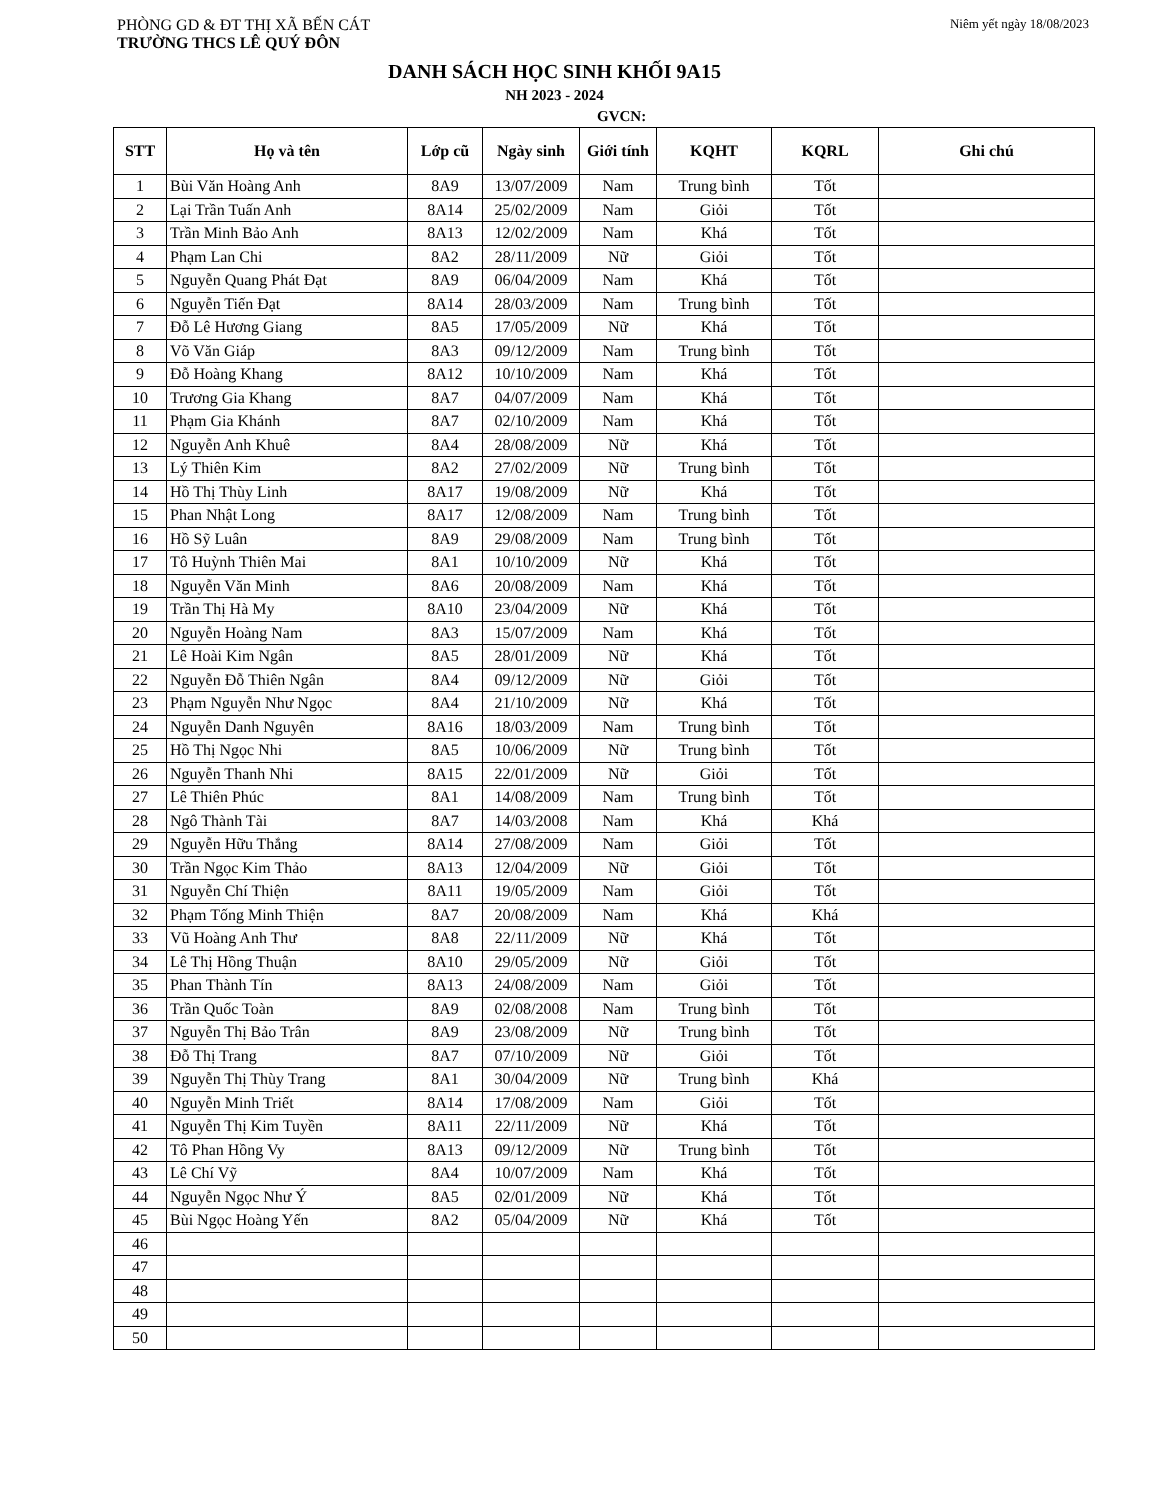PHÒNG GD & ĐT THỊ XÃ BẾN CÁT
TRƯỜNG THCS LÊ QUÝ ĐÔN
Niêm yết ngày 18/08/2023
DANH SÁCH HỌC SINH KHỐI 9A15
NH 2023 - 2024
GVCN:
| STT | Họ và tên | Lớp cũ | Ngày sinh | Giới tính | KQHT | KQRL | Ghi chú |
| --- | --- | --- | --- | --- | --- | --- | --- |
| 1 | Bùi Văn Hoàng Anh | 8A9 | 13/07/2009 | Nam | Trung bình | Tốt | |
| 2 | Lại Trần Tuấn Anh | 8A14 | 25/02/2009 | Nam | Giỏi | Tốt | |
| 3 | Trần Minh Bảo Anh | 8A13 | 12/02/2009 | Nam | Khá | Tốt | |
| 4 | Phạm Lan Chi | 8A2 | 28/11/2009 | Nữ | Giỏi | Tốt | |
| 5 | Nguyễn Quang Phát Đạt | 8A9 | 06/04/2009 | Nam | Khá | Tốt | |
| 6 | Nguyễn Tiến Đạt | 8A14 | 28/03/2009 | Nam | Trung bình | Tốt | |
| 7 | Đỗ Lê Hương Giang | 8A5 | 17/05/2009 | Nữ | Khá | Tốt | |
| 8 | Võ Văn Giáp | 8A3 | 09/12/2009 | Nam | Trung bình | Tốt | |
| 9 | Đỗ Hoàng Khang | 8A12 | 10/10/2009 | Nam | Khá | Tốt | |
| 10 | Trương Gia Khang | 8A7 | 04/07/2009 | Nam | Khá | Tốt | |
| 11 | Phạm Gia Khánh | 8A7 | 02/10/2009 | Nam | Khá | Tốt | |
| 12 | Nguyễn Anh Khuê | 8A4 | 28/08/2009 | Nữ | Khá | Tốt | |
| 13 | Lý Thiên Kim | 8A2 | 27/02/2009 | Nữ | Trung bình | Tốt | |
| 14 | Hồ Thị Thùy Linh | 8A17 | 19/08/2009 | Nữ | Khá | Tốt | |
| 15 | Phan Nhật Long | 8A17 | 12/08/2009 | Nam | Trung bình | Tốt | |
| 16 | Hồ Sỹ Luân | 8A9 | 29/08/2009 | Nam | Trung bình | Tốt | |
| 17 | Tô Huỳnh Thiên Mai | 8A1 | 10/10/2009 | Nữ | Khá | Tốt | |
| 18 | Nguyễn Văn Minh | 8A6 | 20/08/2009 | Nam | Khá | Tốt | |
| 19 | Trần Thị Hà My | 8A10 | 23/04/2009 | Nữ | Khá | Tốt | |
| 20 | Nguyễn Hoàng Nam | 8A3 | 15/07/2009 | Nam | Khá | Tốt | |
| 21 | Lê Hoài Kim Ngân | 8A5 | 28/01/2009 | Nữ | Khá | Tốt | |
| 22 | Nguyễn Đỗ Thiên Ngân | 8A4 | 09/12/2009 | Nữ | Giỏi | Tốt | |
| 23 | Phạm Nguyễn Như Ngọc | 8A4 | 21/10/2009 | Nữ | Khá | Tốt | |
| 24 | Nguyễn Danh Nguyên | 8A16 | 18/03/2009 | Nam | Trung bình | Tốt | |
| 25 | Hồ Thị Ngọc Nhi | 8A5 | 10/06/2009 | Nữ | Trung bình | Tốt | |
| 26 | Nguyễn Thanh Nhi | 8A15 | 22/01/2009 | Nữ | Giỏi | Tốt | |
| 27 | Lê Thiên Phúc | 8A1 | 14/08/2009 | Nam | Trung bình | Tốt | |
| 28 | Ngô Thành Tài | 8A7 | 14/03/2008 | Nam | Khá | Khá | |
| 29 | Nguyễn Hữu Thắng | 8A14 | 27/08/2009 | Nam | Giỏi | Tốt | |
| 30 | Trần Ngọc Kim Thảo | 8A13 | 12/04/2009 | Nữ | Giỏi | Tốt | |
| 31 | Nguyễn Chí Thiện | 8A11 | 19/05/2009 | Nam | Giỏi | Tốt | |
| 32 | Phạm Tống Minh Thiện | 8A7 | 20/08/2009 | Nam | Khá | Khá | |
| 33 | Vũ Hoàng Anh Thư | 8A8 | 22/11/2009 | Nữ | Khá | Tốt | |
| 34 | Lê Thị Hồng Thuận | 8A10 | 29/05/2009 | Nữ | Giỏi | Tốt | |
| 35 | Phan Thành Tín | 8A13 | 24/08/2009 | Nam | Giỏi | Tốt | |
| 36 | Trần Quốc Toàn | 8A9 | 02/08/2008 | Nam | Trung bình | Tốt | |
| 37 | Nguyễn Thị Bảo Trân | 8A9 | 23/08/2009 | Nữ | Trung bình | Tốt | |
| 38 | Đỗ Thị Trang | 8A7 | 07/10/2009 | Nữ | Giỏi | Tốt | |
| 39 | Nguyễn Thị Thùy Trang | 8A1 | 30/04/2009 | Nữ | Trung bình | Khá | |
| 40 | Nguyễn Minh Triết | 8A14 | 17/08/2009 | Nam | Giỏi | Tốt | |
| 41 | Nguyễn Thị Kim Tuyền | 8A11 | 22/11/2009 | Nữ | Khá | Tốt | |
| 42 | Tô Phan Hồng Vy | 8A13 | 09/12/2009 | Nữ | Trung bình | Tốt | |
| 43 | Lê Chí Vỹ | 8A4 | 10/07/2009 | Nam | Khá | Tốt | |
| 44 | Nguyễn Ngọc Như Ý | 8A5 | 02/01/2009 | Nữ | Khá | Tốt | |
| 45 | Bùi Ngọc Hoàng Yến | 8A2 | 05/04/2009 | Nữ | Khá | Tốt | |
| 46 | | | | | | | |
| 47 | | | | | | | |
| 48 | | | | | | | |
| 49 | | | | | | | |
| 50 | | | | | | | |